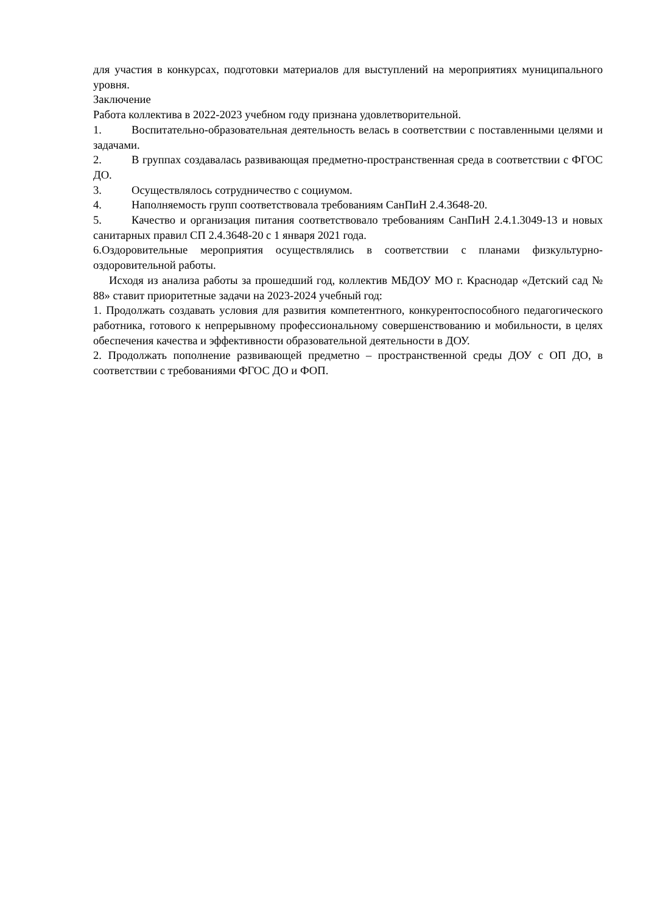для участия в конкурсах, подготовки материалов для выступлений на мероприятиях муниципального уровня.
Заключение
Работа коллектива в 2022-2023 учебном году признана удовлетворительной.
1. Воспитательно-образовательная деятельность велась в соответствии с поставленными целями и задачами.
2. В группах создавалась развивающая предметно-пространственная среда в соответствии с ФГОС ДО.
3. Осуществлялось сотрудничество с социумом.
4. Наполняемость групп соответствовала требованиям СанПиН 2.4.3648-20.
5. Качество и организация питания соответствовало требованиям СанПиН 2.4.1.3049-13 и новых санитарных правил СП 2.4.3648-20 с 1 января 2021 года.
6.Оздоровительные мероприятия осуществлялись в соответствии с планами физкультурно-оздоровительной работы.
Исходя из анализа работы за прошедший год, коллектив МБДОУ МО г. Краснодар «Детский сад № 88» ставит приоритетные задачи на 2023-2024 учебный год:
1. Продолжать создавать условия для развития компетентного, конкурентоспособного педагогического работника, готового к непрерывному профессиональному совершенствованию и мобильности, в целях обеспечения качества и эффективности образовательной деятельности в ДОУ.
2. Продолжать пополнение развивающей предметно – пространственной среды ДОУ с ОП ДО, в соответствии с требованиями ФГОС ДО и ФОП.